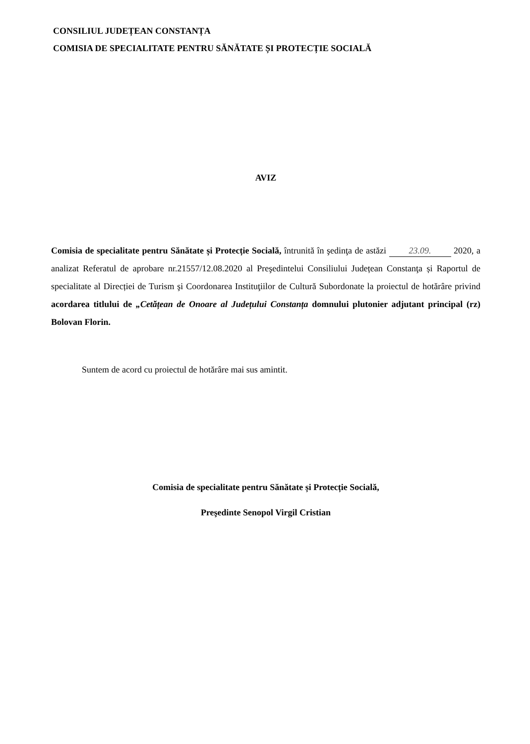CONSILIUL JUDEȚEAN CONSTANȚA
COMISIA DE SPECIALITATE PENTRU SĂNĂTATE ȘI PROTECȚIE SOCIALĂ
AVIZ
Comisia de specialitate pentru Sănătate și Protecție Socială, întrunită în şedinţa de astăzi 23.09. 2020, a analizat Referatul de aprobare nr.21557/12.08.2020 al Preşedintelui Consiliului Județean Constanţa și Raportul de specialitate al Direcției de Turism şi Coordonarea Instituţiilor de Cultură Subordonate la proiectul de hotărâre privind acordarea titlului de „Cetățean de Onoare al Județului Constanța domnului plutonier adjutant principal (rz) Bolovan Florin.
Suntem de acord cu proiectul de hotărâre mai sus amintit.
Comisia de specialitate pentru Sănătate și Protecție Socială,
Preşedinte Senopol Virgil Cristian